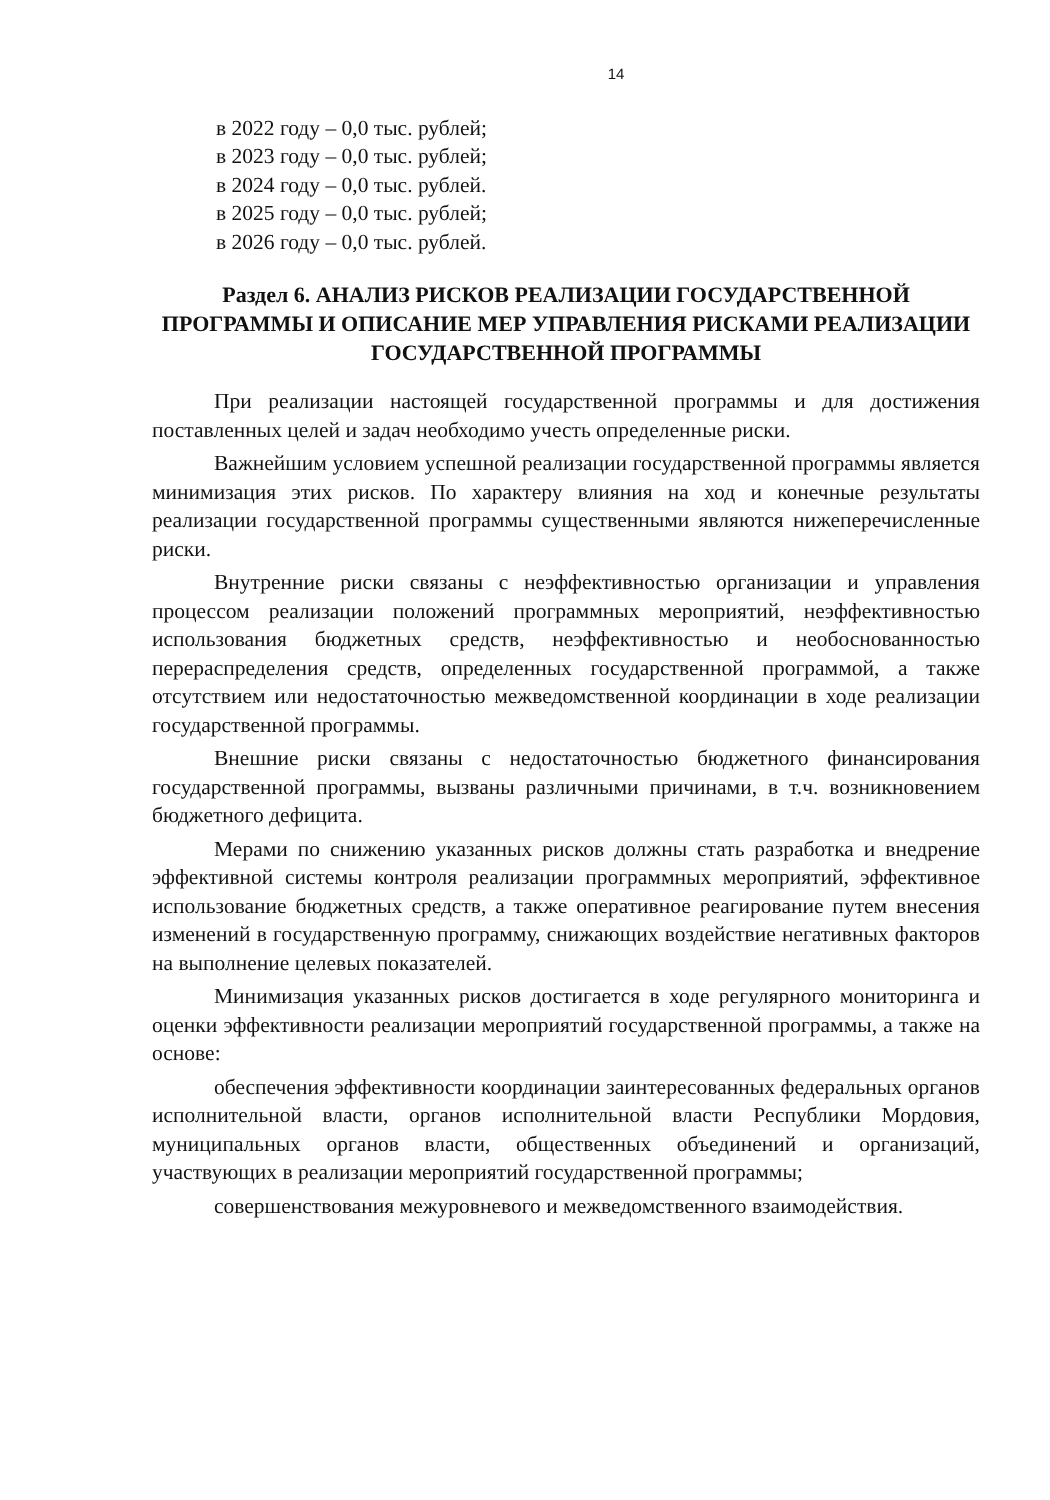14
в 2022 году – 0,0 тыс. рублей;
в 2023 году – 0,0 тыс. рублей;
в 2024 году – 0,0 тыс. рублей.
в 2025 году – 0,0 тыс. рублей;
в 2026 году – 0,0 тыс. рублей.
Раздел 6. АНАЛИЗ РИСКОВ РЕАЛИЗАЦИИ ГОСУДАРСТВЕННОЙ ПРОГРАММЫ И ОПИСАНИЕ МЕР УПРАВЛЕНИЯ РИСКАМИ РЕАЛИЗАЦИИ ГОСУДАРСТВЕННОЙ ПРОГРАММЫ
При реализации настоящей государственной программы и для достижения поставленных целей и задач необходимо учесть определенные риски.
Важнейшим условием успешной реализации государственной программы является минимизация этих рисков. По характеру влияния на ход и конечные результаты реализации государственной программы существенными являются нижеперечисленные риски.
Внутренние риски связаны с неэффективностью организации и управления процессом реализации положений программных мероприятий, неэффективностью использования бюджетных средств, неэффективностью и необоснованностью перераспределения средств, определенных государственной программой, а также отсутствием или недостаточностью межведомственной координации в ходе реализации государственной программы.
Внешние риски связаны с недостаточностью бюджетного финансирования государственной программы, вызваны различными причинами, в т.ч. возникновением бюджетного дефицита.
Мерами по снижению указанных рисков должны стать разработка и внедрение эффективной системы контроля реализации программных мероприятий, эффективное использование бюджетных средств, а также оперативное реагирование путем внесения изменений в государственную программу, снижающих воздействие негативных факторов на выполнение целевых показателей.
Минимизация указанных рисков достигается в ходе регулярного мониторинга и оценки эффективности реализации мероприятий государственной программы, а также на основе:
обеспечения эффективности координации заинтересованных федеральных органов исполнительной власти, органов исполнительной власти Республики Мордовия, муниципальных органов власти, общественных объединений и организаций, участвующих в реализации мероприятий государственной программы;
совершенствования межуровневого и межведомственного взаимодействия.